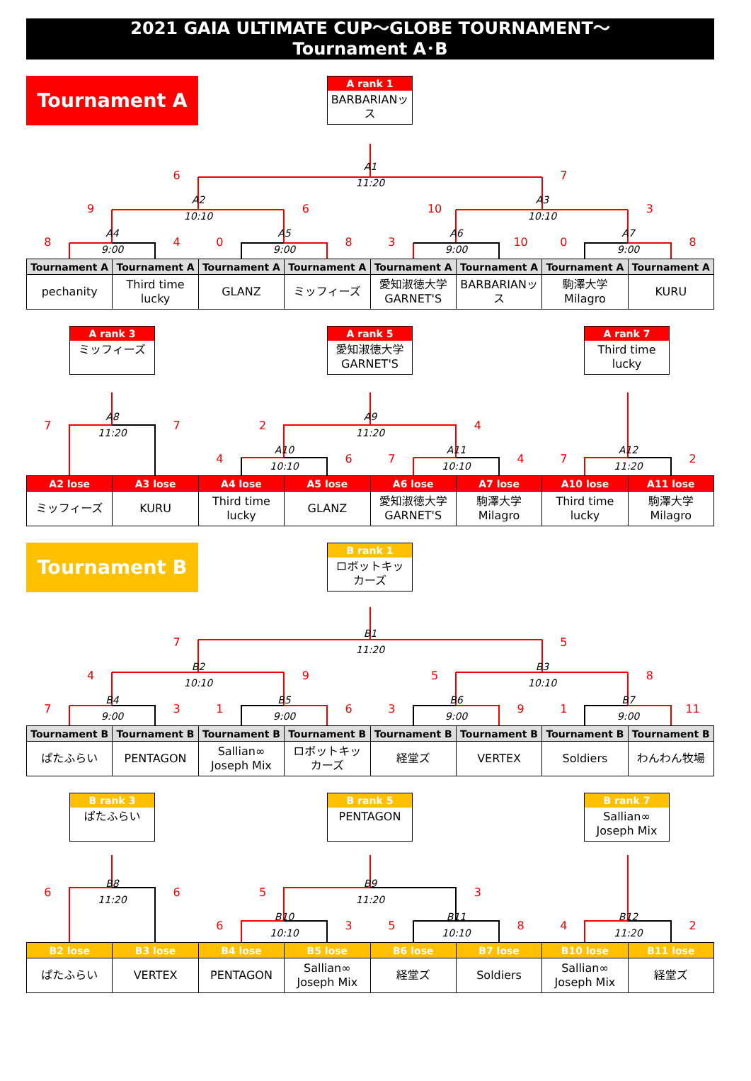2021 GAIA ULTIMATE CUP～GLOBE TOURNAMENT～
Tournament A･B
Tournament A
A rank 1
BARBARIANッ
ス
6
A1
11:20
7
9
A2
10:10
6
10
A3
10:10
3
8
A4
9:00
4
0
A5
9:00
8
3
A6
9:00
10
0
A7
9:00
8
| Tournament A | Tournament A | Tournament A | Tournament A | Tournament A | Tournament A | Tournament A | Tournament A |
| --- | --- | --- | --- | --- | --- | --- | --- |
| pechanity | Third time lucky | GLANZ | ミッフィーズ | 愛知淑徳大学 GARNET'S | BARBARIANッ ス | 駒澤大学 Milagro | KURU |
A rank 3
ミッフィーズ
A rank 5
愛知淑徳大学
GARNET'S
A rank 7
Third time
lucky
7
A8
11:20
7
2
A9
11:20
4
4
A10
10:10
6
7
A11
10:10
4
7
A12
11:20
2
| A2 lose | A3 lose | A4 lose | A5 lose | A6 lose | A7 lose | A10 lose | A11 lose |
| --- | --- | --- | --- | --- | --- | --- | --- |
| ミッフィーズ | KURU | Third time lucky | GLANZ | 愛知淑徳大学 GARNET'S | 駒澤大学 Milagro | Third time lucky | 駒澤大学 Milagro |
Tournament B
B rank 1
ロボットキッ
カーズ
7
B1
11:20
5
4
B2
10:10
9
5
B3
10:10
8
7
B4
9:00
3
1
B5
9:00
6
3
B6
9:00
9
1
B7
9:00
11
| Tournament B | Tournament B | Tournament B | Tournament B | Tournament B | Tournament B | Tournament B | Tournament B |
| --- | --- | --- | --- | --- | --- | --- | --- |
| ぱたふらい | PENTAGON | Sallian∞ Joseph Mix | ロボットキッ カーズ | 経堂ズ | VERTEX | Soldiers | わんわん牧場 |
B rank 3
ぱたふらい
B rank 5
PENTAGON
B rank 7
Sallian∞
Joseph Mix
6
B8
11:20
6
5
B9
11:20
3
6
B10
10:10
3
5
B11
10:10
8
4
B12
11:20
2
| B2 lose | B3 lose | B4 lose | B5 lose | B6 lose | B7 lose | B10 lose | B11 lose |
| --- | --- | --- | --- | --- | --- | --- | --- |
| ぱたふらい | VERTEX | PENTAGON | Sallian∞ Joseph Mix | 経堂ズ | Soldiers | Sallian∞ Joseph Mix | 経堂ズ |